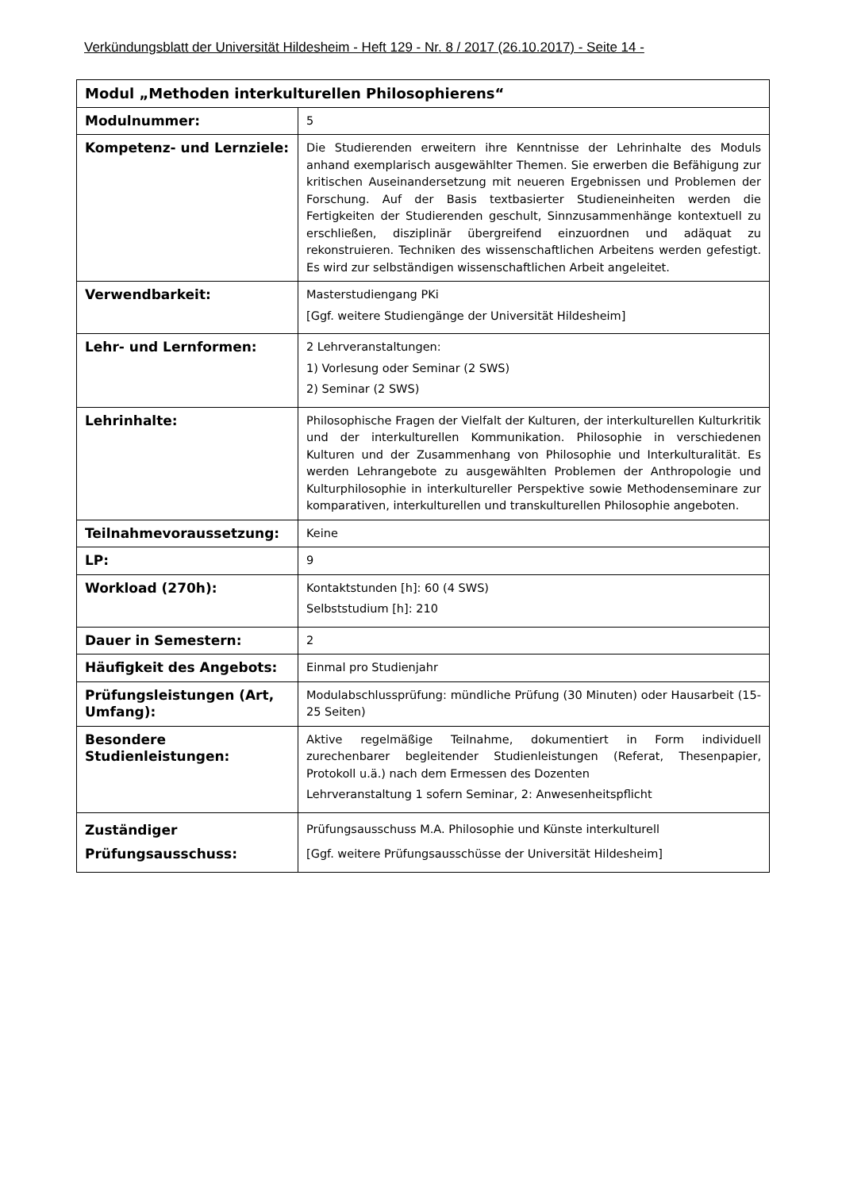Verkündungsblatt der Universität Hildesheim - Heft 129 - Nr. 8 / 2017 (26.10.2017) - Seite 14 -
| Modul „Methoden interkulturellen Philosophierens“ | |
| Modulnummer: | 5 |
| Kompetenz- und Lernziele: | Die Studierenden erweitern ihre Kenntnisse der Lehrinhalte des Moduls anhand exemplarisch ausgewählter Themen. Sie erwerben die Befähigung zur kritischen Auseinandersetzung mit neueren Ergebnissen und Problemen der Forschung. Auf der Basis textbasierter Studieneinheiten werden die Fertigkeiten der Studierenden geschult, Sinnzusammenhänge kontextuell zu erschließen, disziplinär übergreifend einzuordnen und adäquat zu rekonstruieren. Techniken des wissenschaftlichen Arbeitens werden gefestigt. Es wird zur selbständigen wissenschaftlichen Arbeit angeleitet. |
| Verwendbarkeit: | Masterstudiengang PKi [Ggf. weitere Studiengänge der Universität Hildesheim] |
| Lehr- und Lernformen: | 2 Lehrveranstaltungen: 1) Vorlesung oder Seminar (2 SWS) 2) Seminar (2 SWS) |
| Lehrinhalte: | Philosophische Fragen der Vielfalt der Kulturen, der interkulturellen Kulturkritik und der interkulturellen Kommunikation. Philosophie in verschiedenen Kulturen und der Zusammenhang von Philosophie und Interkulturalität. Es werden Lehrangebote zu ausgewählten Problemen der Anthropologie und Kulturphilosophie in interkultureller Perspektive sowie Methodenseminare zur komparativen, interkulturellen und transkulturellen Philosophie angeboten. |
| Teilnahmevoraussetzung: | Keine |
| LP: | 9 |
| Workload (270h): | Kontaktstunden [h]: 60 (4 SWS) Selbststudium [h]: 210 |
| Dauer in Semestern: | 2 |
| Häufigkeit des Angebots: | Einmal pro Studienjahr |
| Prüfungsleistungen (Art, Umfang): | Modulabschlussprüfung: mündliche Prüfung (30 Minuten) oder Hausarbeit (15-25 Seiten) |
| Besondere Studienleistungen: | Aktive regelmäßige Teilnahme, dokumentiert in Form individuell zurechenbarer begleitender Studienleistungen (Referat, Thesenpapier, Protokoll u.ä.) nach dem Ermessen des Dozenten Lehrveranstaltung 1 sofern Seminar, 2: Anwesenheitspflicht |
| Zuständiger Prüfungsausschuss: | Prüfungsausschuss M.A. Philosophie und Künste interkulturell [Ggf. weitere Prüfungsausschüsse der Universität Hildesheim] |